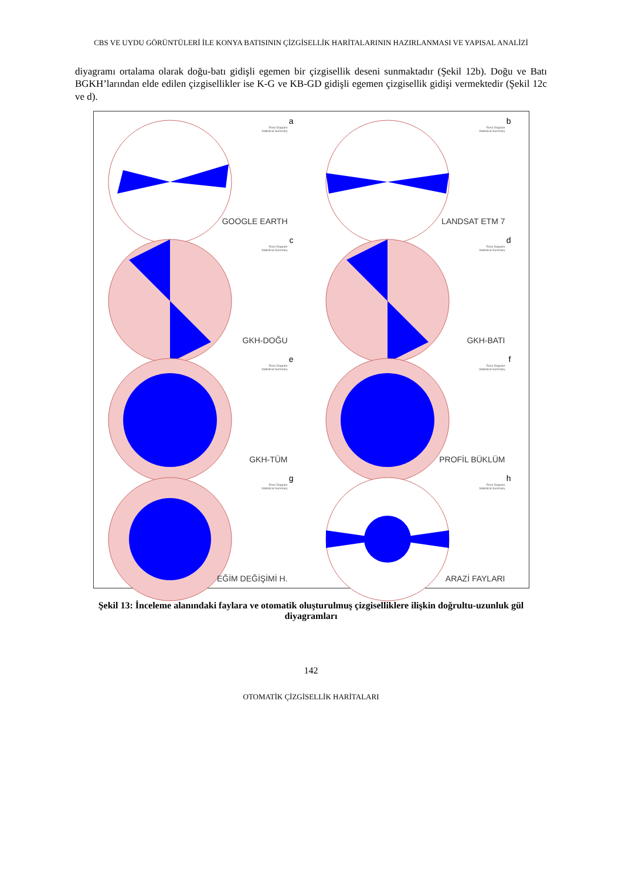CBS VE UYDU GÖRÜNTÜLERİ İLE KONYA BATISININ ÇİZGİSELLİK HARİTALARININ HAZIRLANMASI VE YAPISAL ANALİZİ
diyagramı ortalama olarak doğu-batı gidişli egemen bir çizgisellik deseni sunmaktadır (Şekil 12b). Doğu ve Batı BGKH’larından elde edilen çizgisellikler ise K-G ve KB-GD gidişli egemen çizgisellik gidişi vermektedir (Şekil 12c ve d).
a
Rose Diagram
Statistical Summary
GOOGLE EARTH
b
Rose Diagram
Statistical Summary
LANDSAT ETM 7
c
Rose Diagram
Statistical Summary
GKH-DOĞU
d
Rose Diagram
Statistical Summary
GKH-BATI
e
Rose Diagram
Statistical Summary
GKH-TÜM
f
Rose Diagram
Statistical Summary
PROFİL BÜKLÜM
g
Rose Diagram
Statistical Summary
EĞİM DEĞİŞİMİ H.
h
Rose Diagram
Statistical Summary
ARAZİ FAYLARI
Şekil 13: İnceleme alanındaki faylara ve otomatik oluşturulmuş çizgiselliklere ilişkin doğrultu-uzunluk gül diyagramları
142
OTOMATİK ÇİZGİSELLİK HARİTALARI